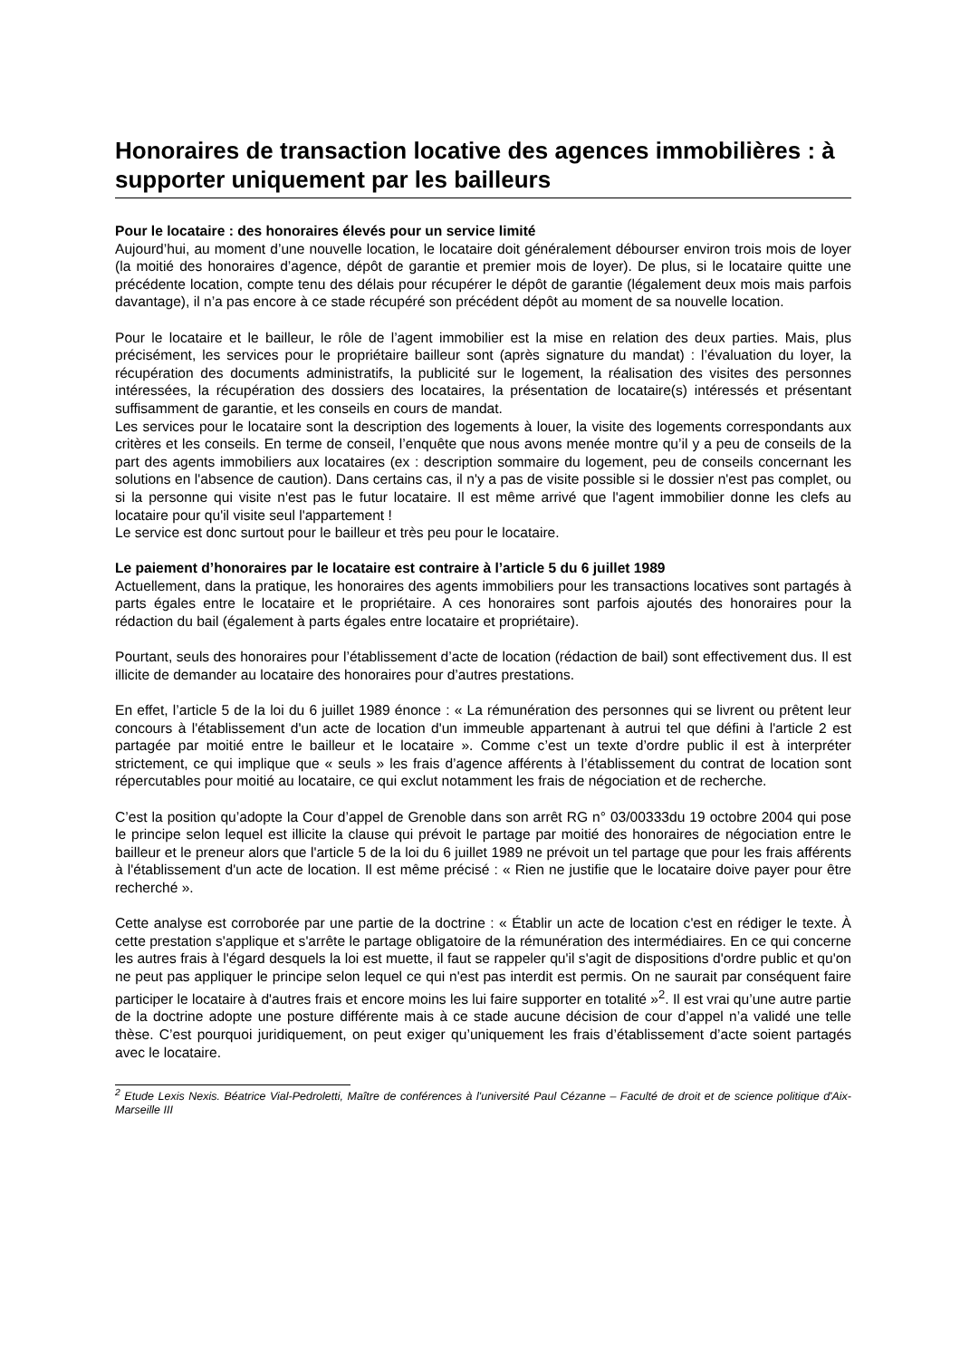Honoraires de transaction locative des agences immobilières : à supporter uniquement par les bailleurs
Pour le locataire : des honoraires élevés pour un service limité
Aujourd’hui, au moment d’une nouvelle location, le locataire doit généralement débourser environ trois mois de loyer (la moitié des honoraires d’agence, dépôt de garantie et premier mois de loyer). De plus, si le locataire quitte une précédente location, compte tenu des délais pour récupérer le dépôt de garantie (légalement deux mois mais parfois davantage), il n’a pas encore à ce stade récupéré son précédent dépôt au moment de sa nouvelle location.
Pour le locataire et le bailleur, le rôle de l’agent immobilier est la mise en relation des deux parties. Mais, plus précisément, les services pour le propriétaire bailleur sont (après signature du mandat) : l’évaluation du loyer, la récupération des documents administratifs, la publicité sur le logement, la réalisation des visites des personnes intéressées, la récupération des dossiers des locataires, la présentation de locataire(s) intéressés et présentant suffisamment de garantie, et les conseils en cours de mandat.
Les services pour le locataire sont la description des logements à louer, la visite des logements correspondants aux critères et les conseils. En terme de conseil, l’enquête que nous avons menée montre qu’il y a peu de conseils de la part des agents immobiliers aux locataires (ex : description sommaire du logement, peu de conseils concernant les solutions en l'absence de caution). Dans certains cas, il n'y a pas de visite possible si le dossier n'est pas complet, ou si la personne qui visite n'est pas le futur locataire. Il est même arrivé que l'agent immobilier donne les clefs au locataire pour qu'il visite seul l'appartement !
Le service est donc surtout pour le bailleur et très peu pour le locataire.
Le paiement d’honoraires par le locataire est contraire à l’article 5 du 6 juillet 1989
Actuellement, dans la pratique, les honoraires des agents immobiliers pour les transactions locatives sont partagés à parts égales entre le locataire et le propriétaire. A ces honoraires sont parfois ajoutés des honoraires pour la rédaction du bail (également à parts égales entre locataire et propriétaire).
Pourtant, seuls des honoraires pour l’établissement d’acte de location (rédaction de bail) sont effectivement dus. Il est illicite de demander au locataire des honoraires pour d’autres prestations.
En effet, l’article 5 de la loi du 6 juillet 1989 énonce : « La rémunération des personnes qui se livrent ou prêtent leur concours à l'établissement d'un acte de location d'un immeuble appartenant à autrui tel que défini à l'article 2 est partagée par moitié entre le bailleur et le locataire ». Comme c’est un texte d’ordre public il est à interpréter strictement, ce qui implique que « seuls » les frais d’agence afférents à l’établissement du contrat de location sont répercutables pour moitié au locataire, ce qui exclut notamment les frais de négociation et de recherche.
C’est la position qu’adopte la Cour d’appel de Grenoble dans son arrêt RG n° 03/00333du 19 octobre 2004 qui pose le principe selon lequel est illicite la clause qui prévoit le partage par moitié des honoraires de négociation entre le bailleur et le preneur alors que l'article 5 de la loi du 6 juillet 1989 ne prévoit un tel partage que pour les frais afférents à l'établissement d'un acte de location. Il est même précisé : « Rien ne justifie que le locataire doive payer pour être recherché ».
Cette analyse est corroborée par une partie de la doctrine : « Établir un acte de location c'est en rédiger le texte. À cette prestation s'applique et s'arrête le partage obligatoire de la rémunération des intermédiaires. En ce qui concerne les autres frais à l'égard desquels la loi est muette, il faut se rappeler qu'il s'agit de dispositions d'ordre public et qu'on ne peut pas appliquer le principe selon lequel ce qui n'est pas interdit est permis. On ne saurait par conséquent faire participer le locataire à d'autres frais et encore moins les lui faire supporter en totalité »<sup>2</sup>. Il est vrai qu’une autre partie de la doctrine adopte une posture différente mais à ce stade aucune décision de cour d’appel n’a validé une telle thèse. C’est pourquoi juridiquement, on peut exiger qu’uniquement les frais d’établissement d’acte soient partagés avec le locataire.
<sup>2</sup> Etude Lexis Nexis. Béatrice Vial-Pedroletti, Maître de conférences à l'université Paul Cézanne – Faculté de droit et de science politique d'Aix-Marseille III